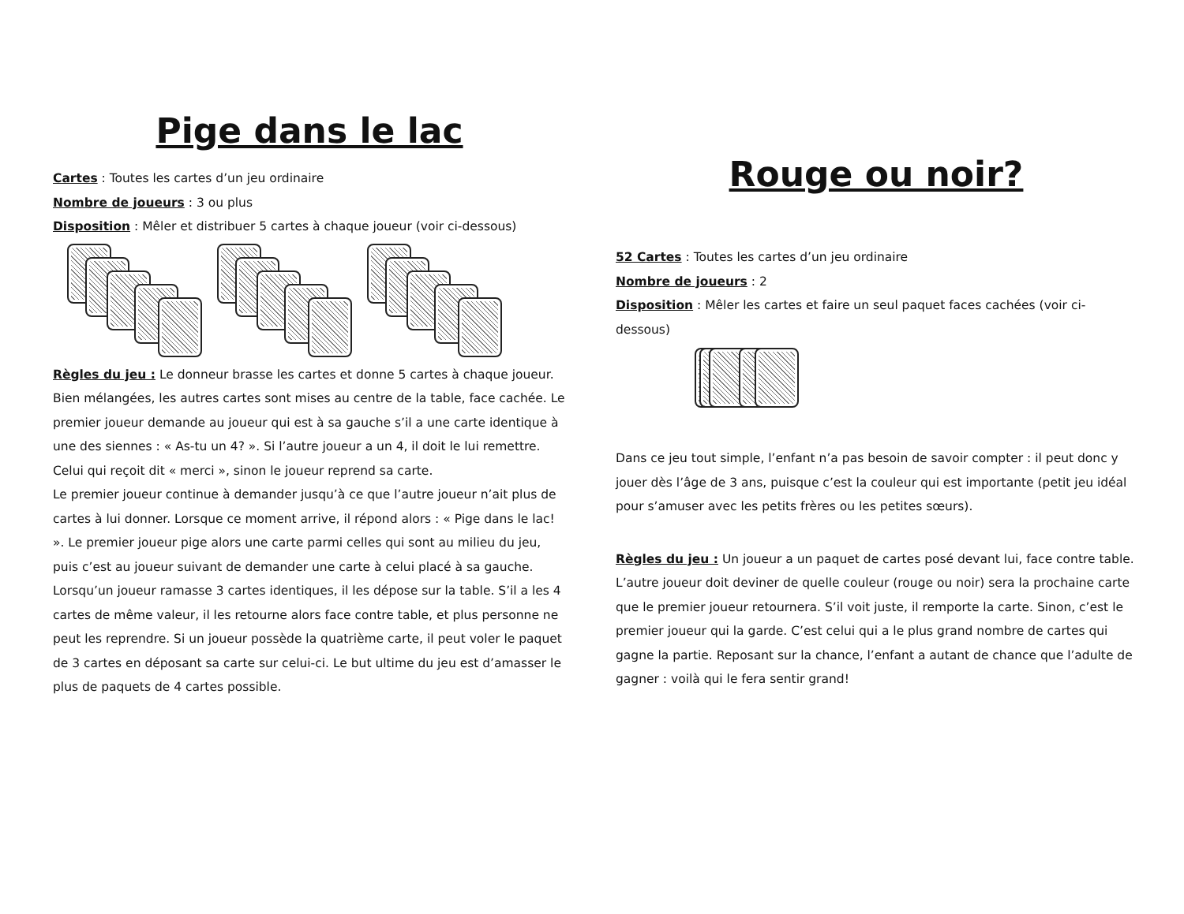Pige dans le lac
Cartes : Toutes les cartes d’un jeu ordinaire
Nombre de joueurs : 3 ou plus
Disposition : Mêler et distribuer 5 cartes à chaque joueur (voir ci-dessous)
Règles du jeu : Le donneur brasse les cartes et donne 5 cartes à chaque joueur. Bien mélangées, les autres cartes sont mises au centre de la table, face cachée. Le premier joueur demande au joueur qui est à sa gauche s’il a une carte identique à une des siennes : « As-tu un 4? ». Si l’autre joueur a un 4, il doit le lui remettre. Celui qui reçoit dit « merci », sinon le joueur reprend sa carte.
Le premier joueur continue à demander jusqu’à ce que l’autre joueur n’ait plus de cartes à lui donner. Lorsque ce moment arrive, il répond alors : « Pige dans le lac! ». Le premier joueur pige alors une carte parmi celles qui sont au milieu du jeu, puis c’est au joueur suivant de demander une carte à celui placé à sa gauche.
Lorsqu’un joueur ramasse 3 cartes identiques, il les dépose sur la table. S’il a les 4 cartes de même valeur, il les retourne alors face contre table, et plus personne ne peut les reprendre. Si un joueur possède la quatrième carte, il peut voler le paquet de 3 cartes en déposant sa carte sur celui-ci. Le but ultime du jeu est d’amasser le plus de paquets de 4 cartes possible.
Rouge ou noir?
52 Cartes : Toutes les cartes d’un jeu ordinaire
Nombre de joueurs : 2
Disposition : Mêler les cartes et faire un seul paquet faces cachées (voir ci-dessous)
Dans ce jeu tout simple, l’enfant n’a pas besoin de savoir compter : il peut donc y jouer dès l’âge de 3 ans, puisque c’est la couleur qui est importante (petit jeu idéal pour s’amuser avec les petits frères ou les petites sœurs).
Règles du jeu : Un joueur a un paquet de cartes posé devant lui, face contre table. L’autre joueur doit deviner de quelle couleur (rouge ou noir) sera la prochaine carte que le premier joueur retournera. S’il voit juste, il remporte la carte. Sinon, c’est le premier joueur qui la garde. C’est celui qui a le plus grand nombre de cartes qui gagne la partie. Reposant sur la chance, l’enfant a autant de chance que l’adulte de gagner : voilà qui le fera sentir grand!